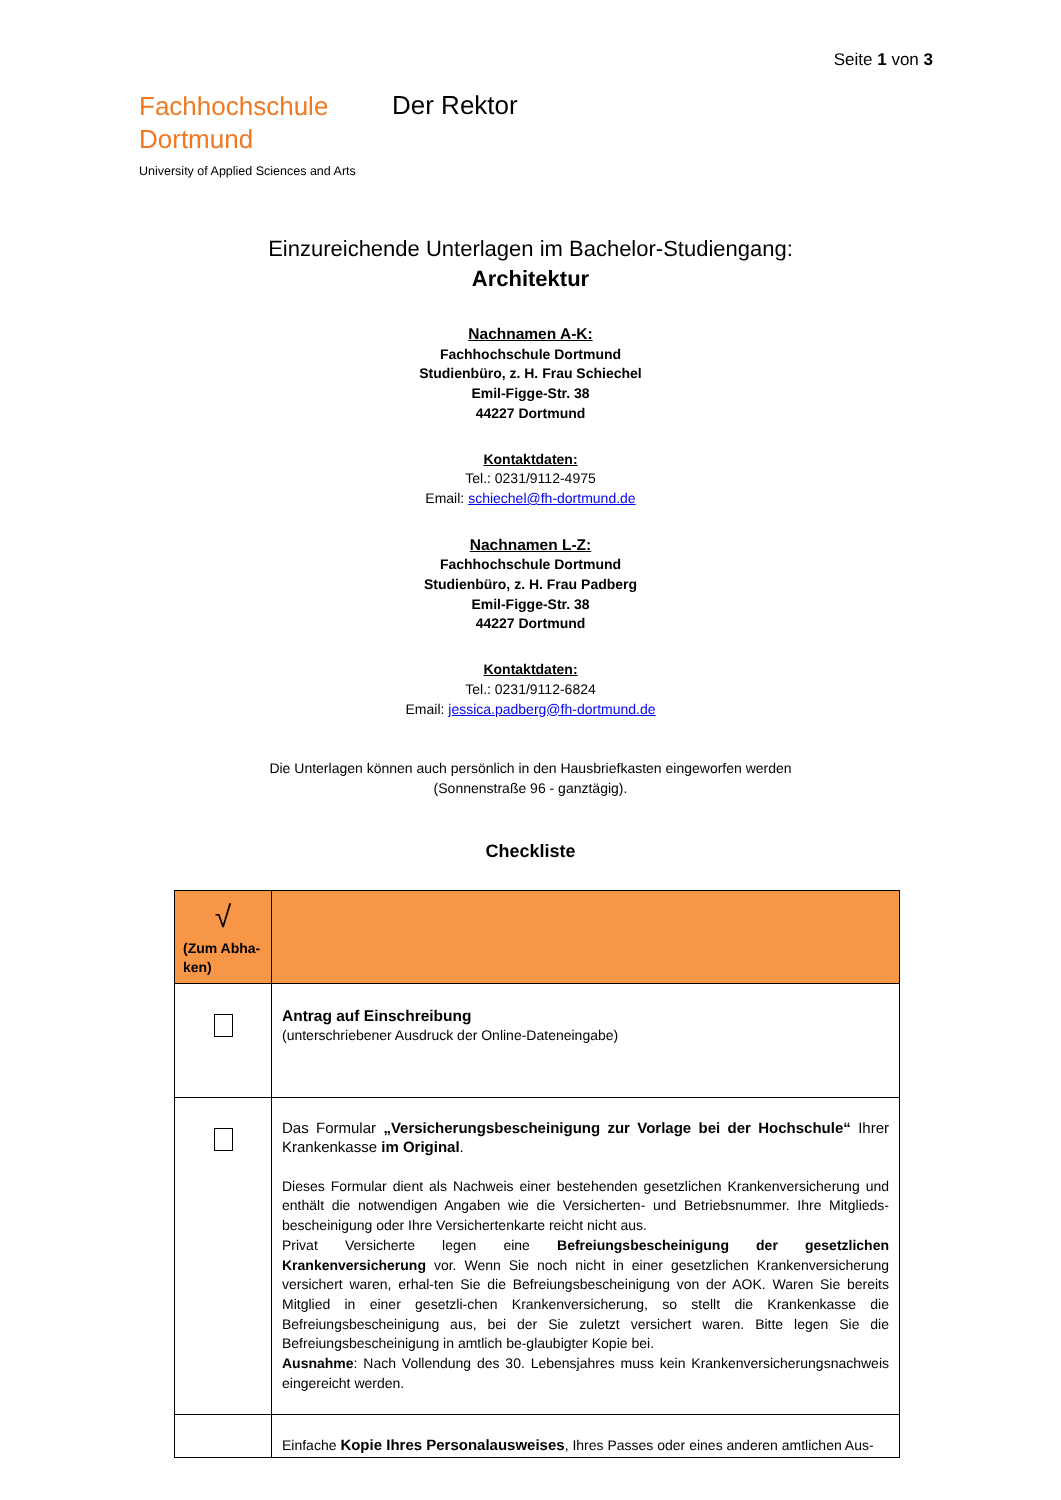Seite 1 von 3
Fachhochschule
Dortmund
Der Rektor
University of Applied Sciences and Arts
Einzureichende Unterlagen im Bachelor-Studiengang:
Architektur
Nachnamen A-K:
Fachhochschule Dortmund
Studienbüro, z. H. Frau Schiechel
Emil-Figge-Str. 38
44227 Dortmund
Kontaktdaten:
Tel.: 0231/9112-4975
Email: schiechel@fh-dortmund.de
Nachnamen L-Z:
Fachhochschule Dortmund
Studienbüro, z. H. Frau Padberg
Emil-Figge-Str. 38
44227 Dortmund
Kontaktdaten:
Tel.: 0231/9112-6824
Email: jessica.padberg@fh-dortmund.de
Die Unterlagen können auch persönlich in den Hausbriefkasten eingeworfen werden
(Sonnenstraße 96 - ganztägig).
Checkliste
| √ (Zum Abha-ken) | |
| | Antrag auf Einschreibung (unterschriebener Ausdruck der Online-Dateneingabe) |
| | Das Formular „Versicherungsbescheinigung zur Vorlage bei der Hochschule“ Ihrer Krankenkasse im Original . Dieses Formular dient als Nachweis einer bestehenden gesetzlichen Krankenversicherung und enthält die notwendigen Angaben wie die Versicherten- und Betriebsnummer. Ihre Mitglieds-bescheinigung oder Ihre Versichertenkarte reicht nicht aus. Privat Versicherte legen eine Befreiungsbescheinigung der gesetzlichen Krankenversicherung vor. Wenn Sie noch nicht in einer gesetzlichen Krankenversicherung versichert waren, erhal-ten Sie die Befreiungsbescheinigung von der AOK. Waren Sie bereits Mitglied in einer gesetzli-chen Krankenversicherung, so stellt die Krankenkasse die Befreiungsbescheinigung aus, bei der Sie zuletzt versichert waren. Bitte legen Sie die Befreiungsbescheinigung in amtlich be-glaubigter Kopie bei. Ausnahme : Nach Vollendung des 30. Lebensjahres muss kein Krankenversicherungsnachweis eingereicht werden. |
| | Einfache Kopie Ihres Personalausweises , Ihres Passes oder eines anderen amtlichen Aus- |